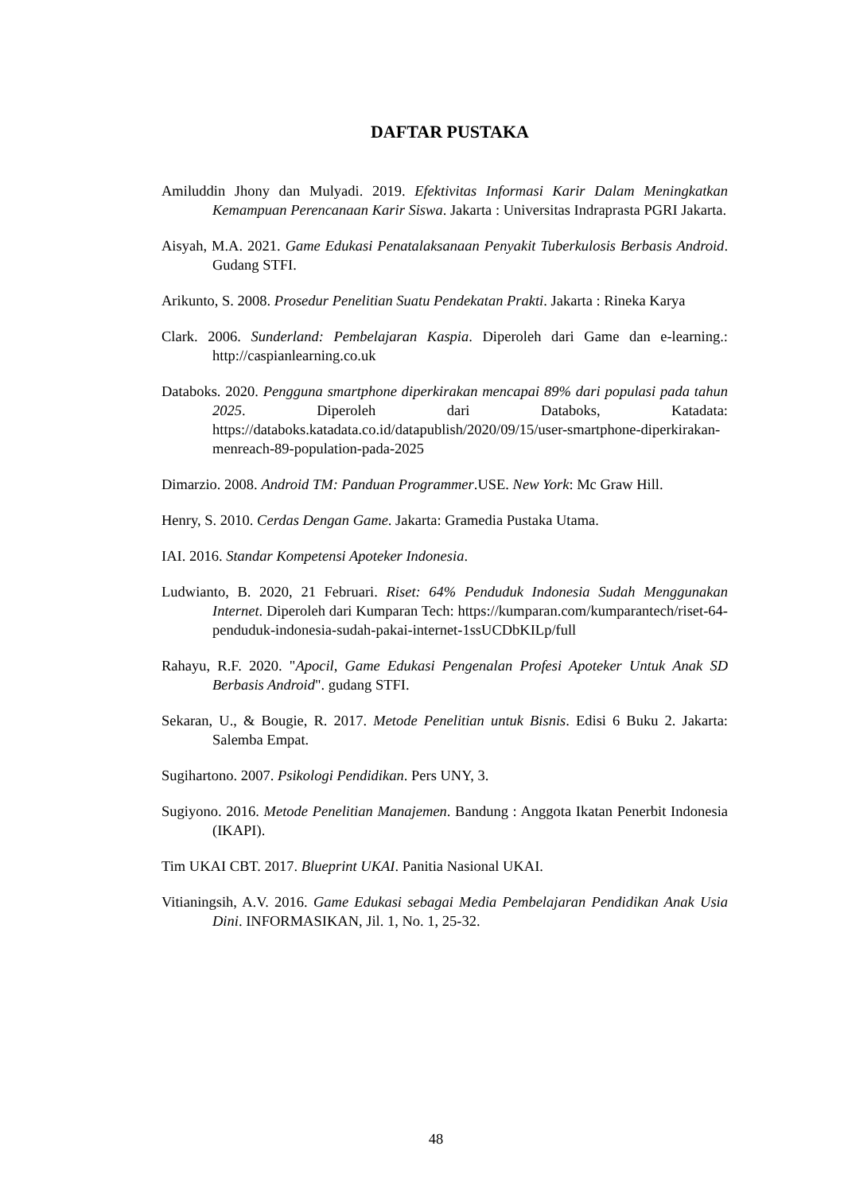DAFTAR PUSTAKA
Amiluddin Jhony dan Mulyadi. 2019. Efektivitas Informasi Karir Dalam Meningkatkan Kemampuan Perencanaan Karir Siswa. Jakarta : Universitas Indraprasta PGRI Jakarta.
Aisyah, M.A. 2021. Game Edukasi Penatalaksanaan Penyakit Tuberkulosis Berbasis Android. Gudang STFI.
Arikunto, S. 2008. Prosedur Penelitian Suatu Pendekatan Prakti. Jakarta : Rineka Karya
Clark. 2006. Sunderland: Pembelajaran Kaspia. Diperoleh dari Game dan e-learning.: http://caspianlearning.co.uk
Databoks. 2020. Pengguna smartphone diperkirakan mencapai 89% dari populasi pada tahun 2025. Diperoleh dari Databoks, Katadata: https://databoks.katadata.co.id/datapublish/2020/09/15/user-smartphone-diperkirakan-menreach-89-population-pada-2025
Dimarzio. 2008. Android TM: Panduan Programmer.USE. New York: Mc Graw Hill.
Henry, S. 2010. Cerdas Dengan Game. Jakarta: Gramedia Pustaka Utama.
IAI. 2016. Standar Kompetensi Apoteker Indonesia.
Ludwianto, B. 2020, 21 Februari. Riset: 64% Penduduk Indonesia Sudah Menggunakan Internet. Diperoleh dari Kumparan Tech: https://kumparan.com/kumparantech/riset-64-penduduk-indonesia-sudah-pakai-internet-1ssUCDbKILp/full
Rahayu, R.F. 2020. "Apocil, Game Edukasi Pengenalan Profesi Apoteker Untuk Anak SD Berbasis Android". gudang STFI.
Sekaran, U., & Bougie, R. 2017. Metode Penelitian untuk Bisnis. Edisi 6 Buku 2. Jakarta: Salemba Empat.
Sugihartono. 2007. Psikologi Pendidikan. Pers UNY, 3.
Sugiyono. 2016. Metode Penelitian Manajemen. Bandung : Anggota Ikatan Penerbit Indonesia (IKAPI).
Tim UKAI CBT. 2017. Blueprint UKAI. Panitia Nasional UKAI.
Vitianingsih, A.V. 2016. Game Edukasi sebagai Media Pembelajaran Pendidikan Anak Usia Dini. INFORMASIKAN, Jil. 1, No. 1, 25-32.
48